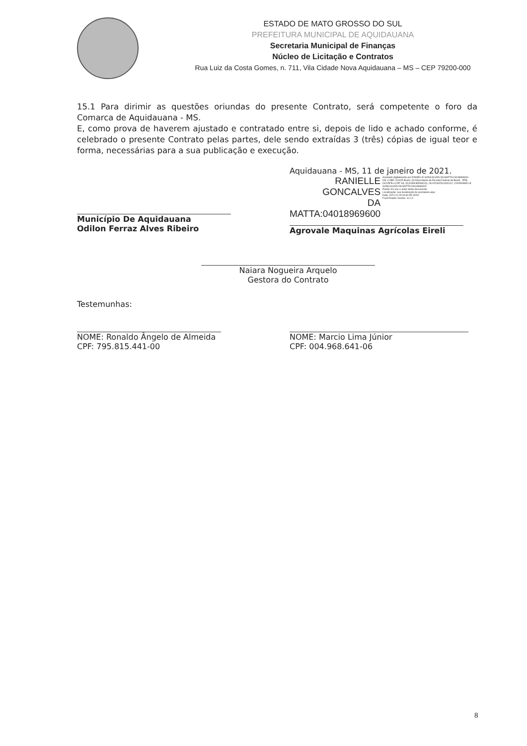ESTADO DE MATO GROSSO DO SUL
PREFEITURA MUNICIPAL DE AQUIDAUANA
Secretaria Municipal de Finanças
Núcleo de Licitação e Contratos
Rua Luiz da Costa Gomes, n. 711, Vila Cidade Nova Aquidauana – MS – CEP 79200-000
15.1 Para dirimir as questões oriundas do presente Contrato, será competente o foro da Comarca de Aquidauana - MS.
E, como prova de haverem ajustado e contratado entre si, depois de lido e achado conforme, é celebrado o presente Contrato pelas partes, dele sendo extraídas 3 (três) cópias de igual teor e forma, necessárias para a sua publicação e execução.
Município De Aquidauana
Odilon Ferraz Alves Ribeiro
Aquidauana - MS, 11 de janeiro de 2021.
RANIELLE GONCALVES
DA MATTA:04018969600
Assinado digitalmente por RANIELLE GONCALVES DA MATTA:04018969600
DN: C=BR, O=ICP-Brasil, OU=Secretaria da Receita Federal do Brasil - RFB, OU=RFB e-CPF A3, OU=(EM BRANCO), OU=20302311000112, CN=RANIELLE GONCALVES DA MATTA:04018969600
Razão: Eu sou o autor deste documento
Localização: sua localização de assinatura aqui
Data: 2021.01.29 09:40:55-03'00'
Foxit Reader Versão: 10.1.0
Agrovale Maquinas Agrícolas Eireli
Naiara Nogueira Arquelo
Gestora do Contrato
Testemunhas:
NOME: Ronaldo Ângelo de Almeida
CPF: 795.815.441-00
NOME: Marcio Lima Júnior
CPF: 004.968.641-06
8